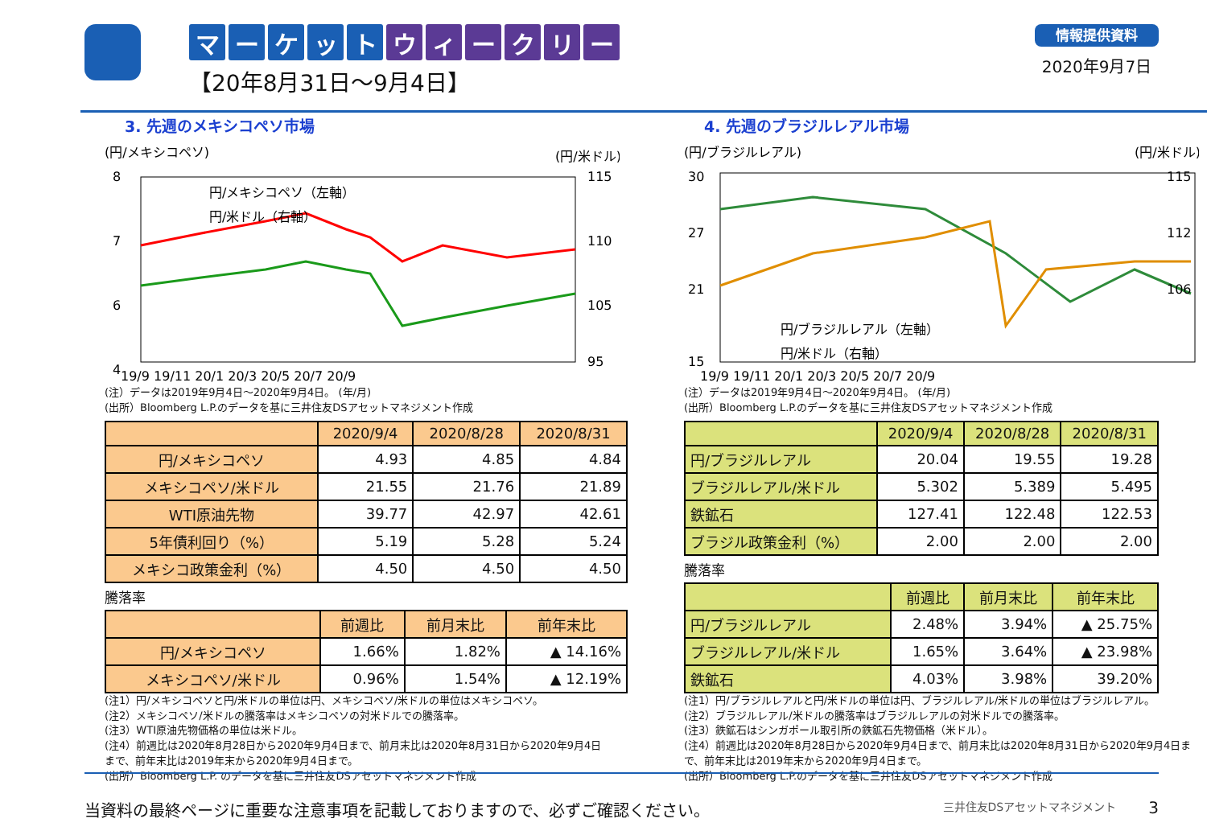マーケット ウィークリー
【20年8月31日～9月4日】
情報提供資料
2020年9月7日
3. 先週のメキシコペソ市場
(円/メキシコペソ)
(円/米ドル)
円/メキシコペソ（左軸）
円/米ドル（右軸）
8
7
6
4
115
110
105
95
19/9 19/11 20/1 20/3 20/5 20/7 20/9
(注）データは2019年9月4日～2020年9月4日。 (年/月)
(出所）Bloomberg L.P.のデータを基に三井住友DSアセットマネジメント作成
| | 2020/9/4 | 2020/8/28 | 2020/8/31 |
| --- | --- | --- | --- |
| 円/メキシコペソ | 4.93 | 4.85 | 4.84 |
| メキシコペソ/米ドル | 21.55 | 21.76 | 21.89 |
| WTI原油先物 | 39.77 | 42.97 | 42.61 |
| 5年債利回り（%） | 5.19 | 5.28 | 5.24 |
| メキシコ政策金利（%） | 4.50 | 4.50 | 4.50 |
騰落率
| | 前週比 | 前月末比 | 前年末比 |
| --- | --- | --- | --- |
| 円/メキシコペソ | 1.66% | 1.82% | ▲ 14.16% |
| メキシコペソ/米ドル | 0.96% | 1.54% | ▲ 12.19% |
(注1）円/メキシコペソと円/米ドルの単位は円、メキシコペソ/米ドルの単位はメキシコペソ。
(注2）メキシコペソ/米ドルの騰落率はメキシコペソの対米ドルでの騰落率。
(注3）WTI原油先物価格の単位は米ドル。
(注4）前週比は2020年8月28日から2020年9月4日まで、前月末比は2020年8月31日から2020年9月4日まで、前年末比は2019年末から2020年9月4日まで。
(出所）Bloomberg L.P. のデータを基に三井住友DSアセットマネジメント作成
4. 先週のブラジルレアル市場
(円/ブラジルレアル)
(円/米ドル)
円/ブラジルレアル（左軸）
円/米ドル（右軸）
30
27
21
15
115
112
106
19/9 19/11 20/1 20/3 20/5 20/7 20/9
(注）データは2019年9月4日～2020年9月4日。 (年/月)
(出所）Bloomberg L.P.のデータを基に三井住友DSアセットマネジメント作成
| | 2020/9/4 | 2020/8/28 | 2020/8/31 |
| --- | --- | --- | --- |
| 円/ブラジルレアル | 20.04 | 19.55 | 19.28 |
| ブラジルレアル/米ドル | 5.302 | 5.389 | 5.495 |
| 鉄鉱石 | 127.41 | 122.48 | 122.53 |
| ブラジル政策金利（%） | 2.00 | 2.00 | 2.00 |
騰落率
| | 前週比 | 前月末比 | 前年末比 |
| --- | --- | --- | --- |
| 円/ブラジルレアル | 2.48% | 3.94% | ▲ 25.75% |
| ブラジルレアル/米ドル | 1.65% | 3.64% | ▲ 23.98% |
| 鉄鉱石 | 4.03% | 3.98% | 39.20% |
(注1）円/ブラジルレアルと円/米ドルの単位は円、ブラジルレアル/米ドルの単位はブラジルレアル。
(注2）ブラジルレアル/米ドルの騰落率はブラジルレアルの対米ドルでの騰落率。
(注3）鉄鉱石はシンガポール取引所の鉄鉱石先物価格（米ドル）。
(注4）前週比は2020年8月28日から2020年9月4日まで、前月末比は2020年8月31日から2020年9月4日まで、前年末比は2019年末から2020年9月4日まで。
(出所）Bloomberg L.P.のデータを基に三井住友DSアセットマネジメント作成
当資料の最終ページに重要な注意事項を記載しておりますので、必ずご確認ください。 三井住友DSアセットマネジメント 3